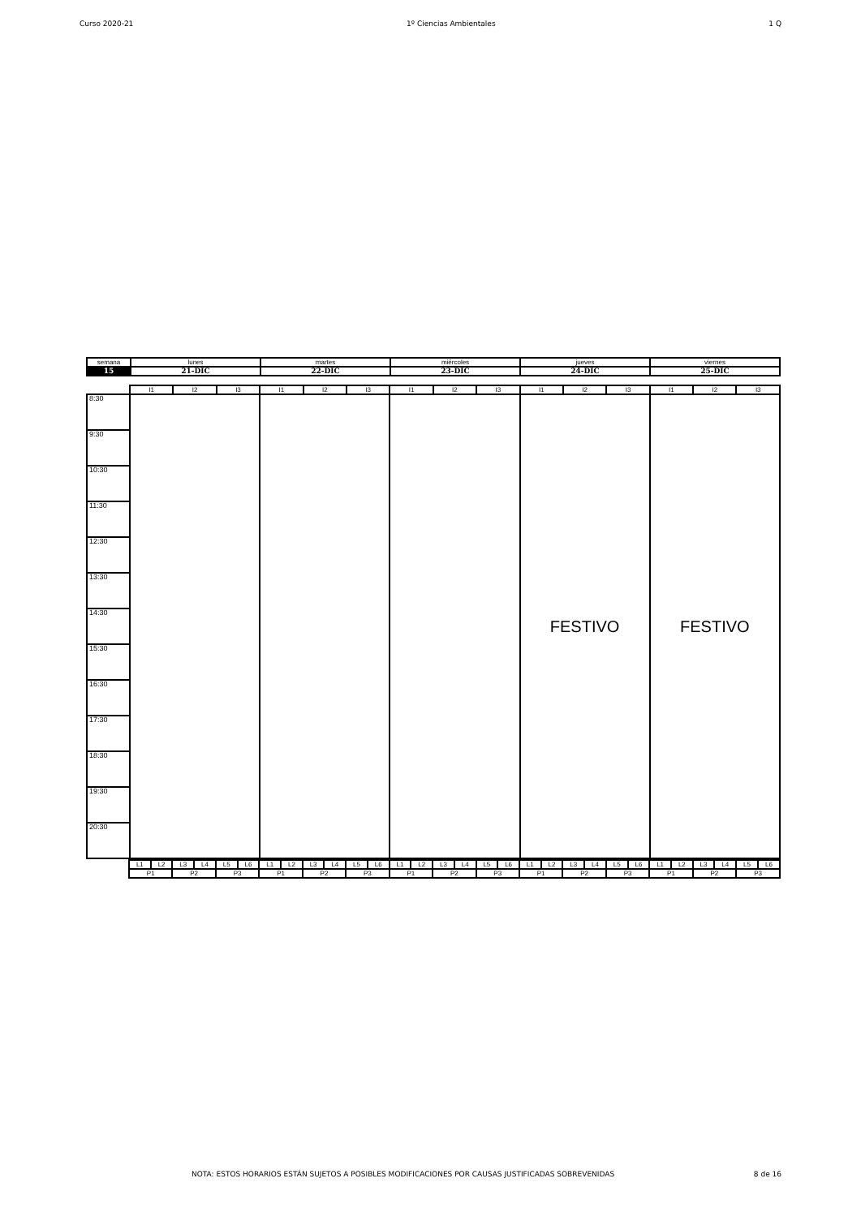Curso 2020-21 1º Ciencias Ambientales 1 Q
| semana | lunes | martes | miércoles | jueves | viernes |
| 15 | 21-DIC | 22-DIC | 23-DIC | 24-DIC | 25-DIC |
| | I1 | I2 | I3 | I1 | I2 | I3 | I1 | I2 | I3 | I1 | I2 | I3 | I1 | I2 | I3 |
| 8:30 | | | | | | | | | | FESTIVO | | | FESTIVO | | |
| 9:30 | | | | | | | | | | | | | | | |
| 10:30 | | | | | | | | | | | | | | | |
| 11:30 | | | | | | | | | | | | | | | |
| 12:30 | | | | | | | | | | | | | | | |
| 13:30 | | | | | | | | | | | | | | | |
| 14:30 | | | | | | | | | | | | | | | |
| 15:30 | | | | | | | | | | | | | | | |
| 16:30 | | | | | | | | | | | | | | | |
| 17:30 | | | | | | | | | | | | | | | |
| 18:30 | | | | | | | | | | | | | | | |
| 19:30 | | | | | | | | | | | | | | | |
| 20:30 | | | | | | | | | | | | | | | |
| | L1 | L2 | L3 | L4 | L5 | L6 | L1 | L2 | L3 | L4 | L5 | L6 | L1 | L2 | L3 | L4 | L5 | L6 | L1 | L2 | L3 | L4 | L5 | L6 | L1 | L2 | L3 | L4 | L5 | L6 |
| | P1 | | P2 | | P3 | | P1 | | P2 | | P3 | | P1 | | P2 | | P3 | | P1 | | P2 | | P3 | | P1 | | P2 | | P3 | |
NOTA: ESTOS HORARIOS ESTÁN SUJETOS A POSIBLES MODIFICACIONES POR CAUSAS JUSTIFICADAS SOBREVENIDAS 8 de 16